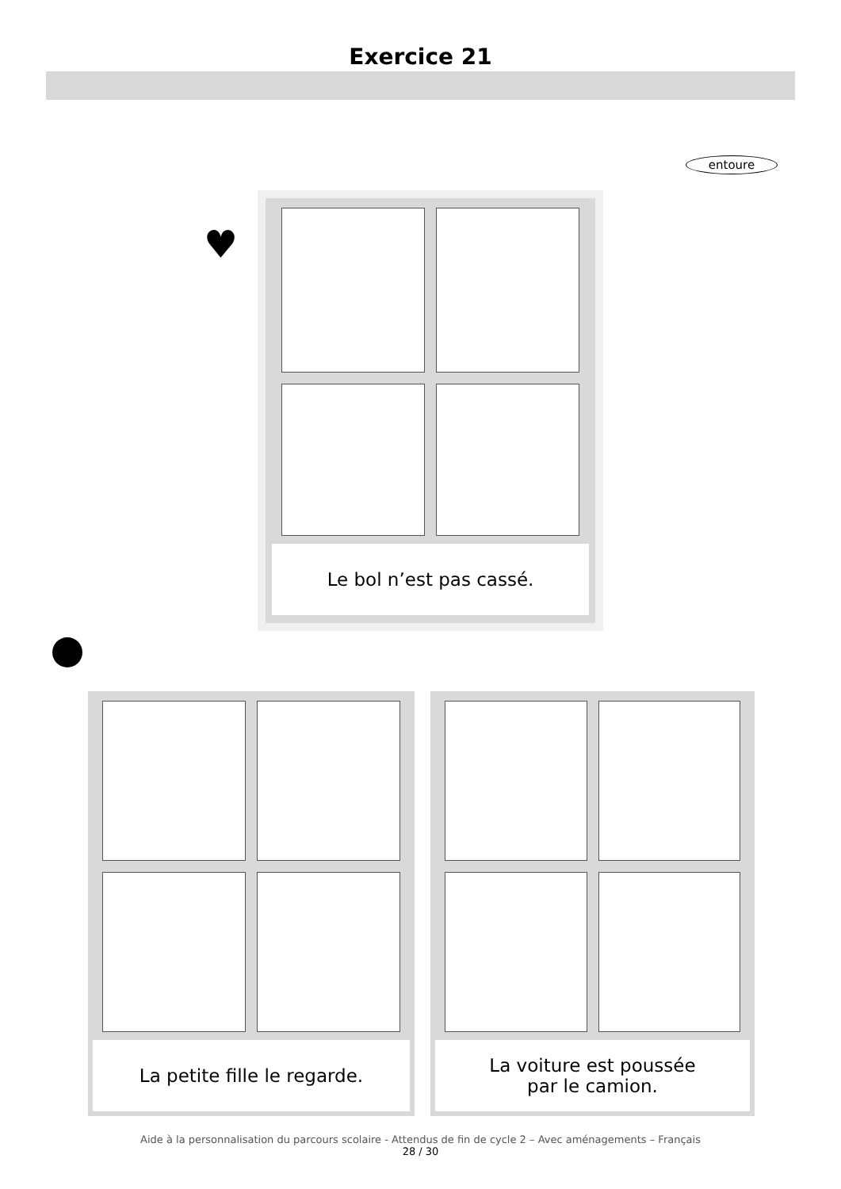Exercice 21
entoure
♥
Le bol n’est pas cassé.
La petite fille le regarde. La voiture est poussée
par le camion.
Aide à la personnalisation du parcours scolaire - Attendus de fin de cycle 2 – Avec aménagements – Français
28 / 30